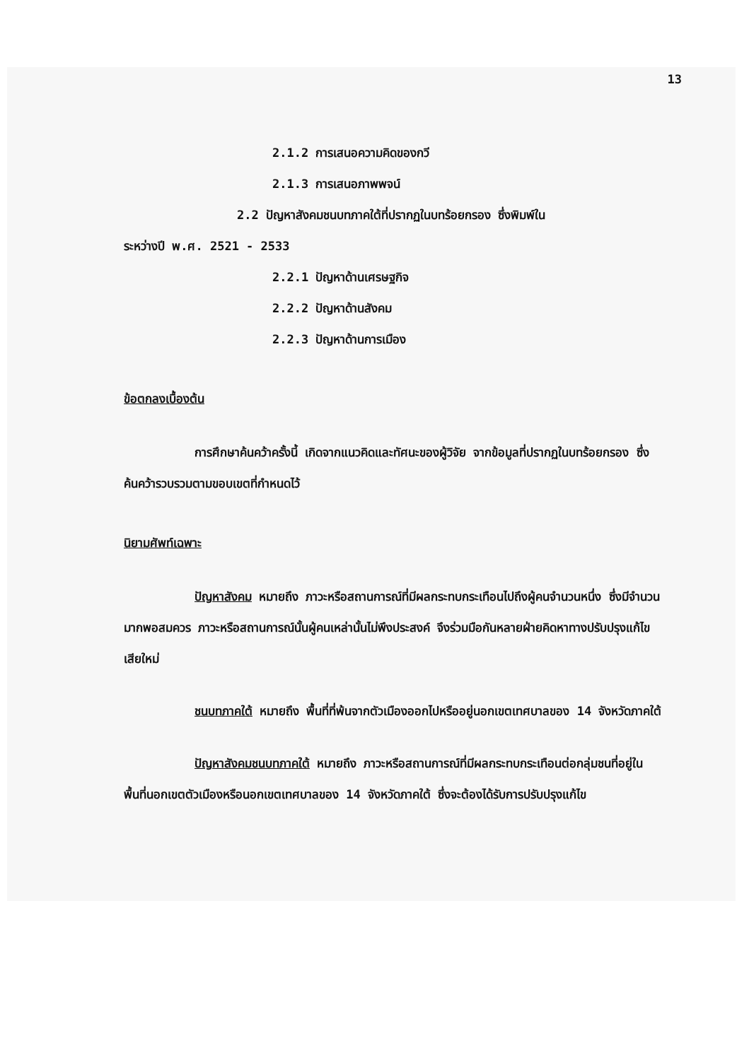13
2.1.2 การเสนอความคิดของกวี
2.1.3 การเสนอภาพพจน์
2.2 ปัญหาสังคมชนบทภาคใต้ที่ปรากฏในบทร้อยกรอง ซึ่งพิมพ์ใน
ระหว่างปี พ.ศ. 2521 - 2533
2.2.1 ปัญหาด้านเศรษฐกิจ
2.2.2 ปัญหาด้านสังคม
2.2.3 ปัญหาด้านการเมือง
ข้อตกลงเบื้องต้น
การศึกษาค้นคว้าครั้งนี้ เกิดจากแนวคิดและทัศนะของผู้วิจัย จากข้อมูลที่ปรากฏในบทร้อยกรอง ซึ่งค้นคว้ารวบรวมตามขอบเขตที่กำหนดไว้
นิยามศัพท์เฉพาะ
ปัญหาสังคม หมายถึง ภาวะหรือสถานการณ์ที่มีผลกระทบกระเทือนไปถึงผู้คนจำนวนหนึ่ง ซึ่งมีจำนวนมากพอสมควร ภาวะหรือสถานการณ์นั้นผู้คนเหล่านั้นไม่พึงประสงค์ จึงร่วมมือกันหลายฝ่ายคิดหาทางปรับปรุงแก้ไขเสียใหม่
ชนบทภาคใต้ หมายถึง พื้นที่ที่พ้นจากตัวเมืองออกไปหรืออยู่นอกเขตเทศบาลของ 14 จังหวัดภาคใต้
ปัญหาสังคมชนบทภาคใต้ หมายถึง ภาวะหรือสถานการณ์ที่มีผลกระทบกระเทือนต่อกลุ่มชนที่อยู่ในพื้นที่นอกเขตตัวเมืองหรือนอกเขตเทศบาลของ 14 จังหวัดภาคใต้ ซึ่งจะต้องได้รับการปรับปรุงแก้ไข